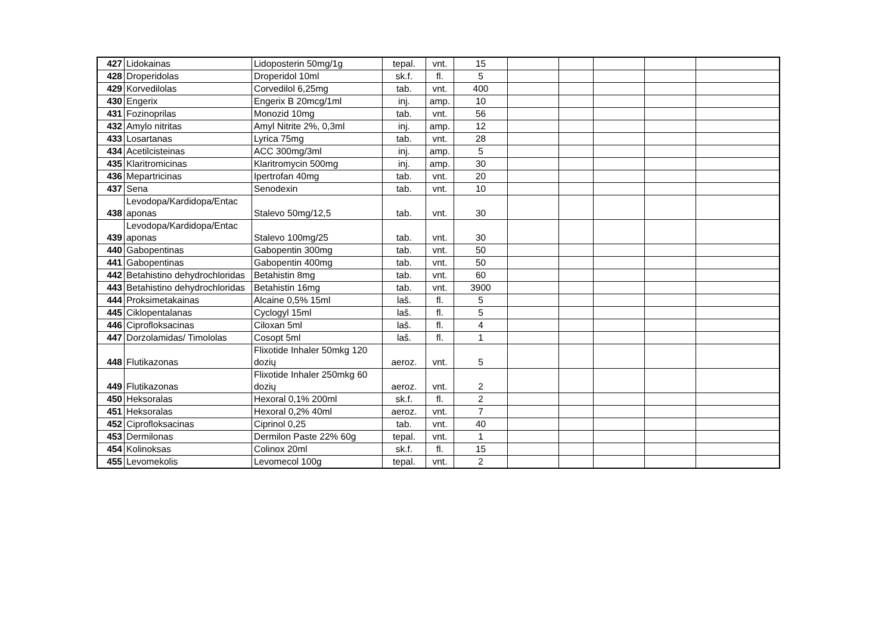| 427 | Lidokainas | Lidoposterin 50mg/1g | tepal. | vnt. | 15 | | | | | |
| 428 | Droperidolas | Droperidol 10ml | sk.f. | fl. | 5 | | | | | |
| 429 | Korvedilolas | Corvedilol 6,25mg | tab. | vnt. | 400 | | | | | |
| 430 | Engerix | Engerix B 20mcg/1ml | inj. | amp. | 10 | | | | | |
| 431 | Fozinoprilas | Monozid 10mg | tab. | vnt. | 56 | | | | | |
| 432 | Amylo nitritas | Amyl Nitrite 2%, 0,3ml | inj. | amp. | 12 | | | | | |
| 433 | Losartanas | Lyrica 75mg | tab. | vnt. | 28 | | | | | |
| 434 | Acetilcisteinas | ACC 300mg/3ml | inj. | amp. | 5 | | | | | |
| 435 | Klaritromicinas | Klaritromycin 500mg | inj. | amp. | 30 | | | | | |
| 436 | Mepartricinas | Ipertrofan 40mg | tab. | vnt. | 20 | | | | | |
| 437 | Sena | Senodexin | tab. | vnt. | 10 | | | | | |
| 438 | Levodopa/Kardidopa/Entac aponas | Stalevo 50mg/12,5 | tab. | vnt. | 30 | | | | | |
| 439 | Levodopa/Kardidopa/Entac aponas | Stalevo 100mg/25 | tab. | vnt. | 30 | | | | | |
| 440 | Gabopentinas | Gabopentin 300mg | tab. | vnt. | 50 | | | | | |
| 441 | Gabopentinas | Gabopentin 400mg | tab. | vnt. | 50 | | | | | |
| 442 | Betahistino dehydrochloridas | Betahistin 8mg | tab. | vnt. | 60 | | | | | |
| 443 | Betahistino dehydrochloridas | Betahistin 16mg | tab. | vnt. | 3900 | | | | | |
| 444 | Proksimetakainas | Alcaine 0,5% 15ml | laš. | fl. | 5 | | | | | |
| 445 | Ciklopentalanas | Cyclogyl 15ml | laš. | fl. | 5 | | | | | |
| 446 | Ciprofloksacinas | Ciloxan 5ml | laš. | fl. | 4 | | | | | |
| 447 | Dorzolamidas/ Timololas | Cosopt 5ml | laš. | fl. | 1 | | | | | |
| 448 | Flutikazonas | Flixotide Inhaler 50mkg 120 dozių | aeroz. | vnt. | 5 | | | | | |
| 449 | Flutikazonas | Flixotide Inhaler 250mkg 60 dozių | aeroz. | vnt. | 2 | | | | | |
| 450 | Heksoralas | Hexoral 0,1% 200ml | sk.f. | fl. | 2 | | | | | |
| 451 | Heksoralas | Hexoral 0,2% 40ml | aeroz. | vnt. | 7 | | | | | |
| 452 | Ciprofloksacinas | Ciprinol 0,25 | tab. | vnt. | 40 | | | | | |
| 453 | Dermilonas | Dermilon Paste 22% 60g | tepal. | vnt. | 1 | | | | | |
| 454 | Kolinoksas | Colinox 20ml | sk.f. | fl. | 15 | | | | | |
| 455 | Levomekolis | Levomecol 100g | tepal. | vnt. | 2 | | | | | |